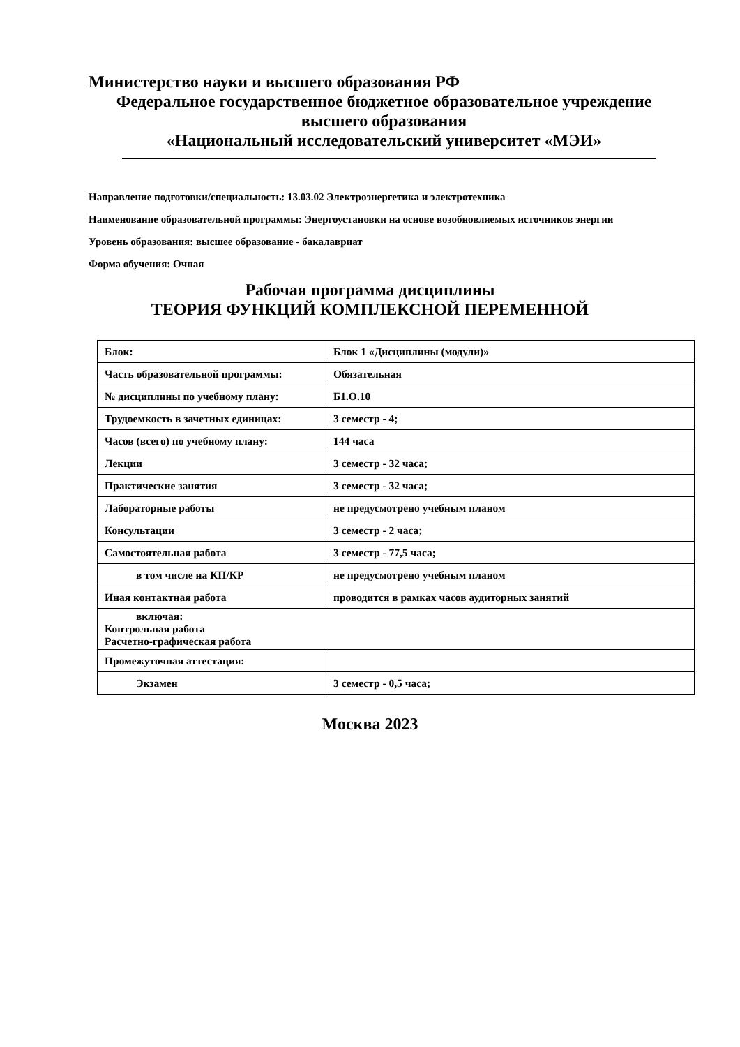Министерство науки и высшего образования РФ
Федеральное государственное бюджетное образовательное учреждение
высшего образования
«Национальный исследовательский университет «МЭИ»
Направление подготовки/специальность: 13.03.02 Электроэнергетика и электротехника
Наименование образовательной программы: Энергоустановки на основе возобновляемых источников энергии
Уровень образования: высшее образование - бакалавриат
Форма обучения: Очная
Рабочая программа дисциплины
ТЕОРИЯ ФУНКЦИЙ КОМПЛЕКСНОЙ ПЕРЕМЕННОЙ
| Блок: | Блок 1 «Дисциплины (модули)» |
| Часть образовательной программы: | Обязательная |
| № дисциплины по учебному плану: | Б1.О.10 |
| Трудоемкость в зачетных единицах: | 3 семестр - 4; |
| Часов (всего) по учебному плану: | 144 часа |
| Лекции | 3 семестр - 32 часа; |
| Практические занятия | 3 семестр - 32 часа; |
| Лабораторные работы | не предусмотрено учебным планом |
| Консультации | 3 семестр - 2 часа; |
| Самостоятельная работа | 3 семестр - 77,5 часа; |
| в том числе на КП/КР | не предусмотрено учебным планом |
| Иная контактная работа | проводится в рамках часов аудиторных занятий |
| включая: Контрольная работа Расчетно-графическая работа | |
| Промежуточная аттестация: | |
| Экзамен | 3 семестр - 0,5 часа; |
Москва 2023